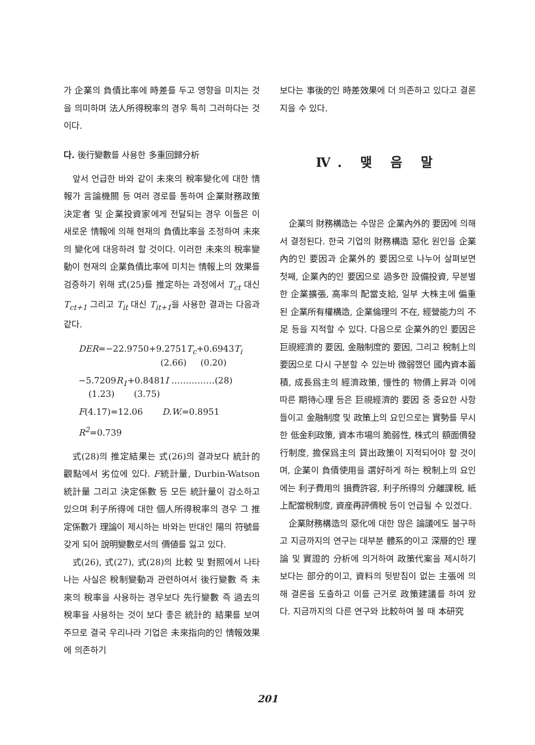가 企業의 負債比率에 時差를 두고 영향을 미치는 것을 의미하며 法人所得稅率의 경우 특히 그러하다는 것이다.
다. 後行變數를 사용한 多重回歸分析
앞서 언급한 바와 같이 未來의 稅率變化에 대한 情報가 言論機關 등 여러 경로를 통하여 企業財務政策 決定者 및 企業投資家에게 전달되는 경우 이들은 이 새로운 情報에 의해 현재의 負債比率을 조정하여 未來의 變化에 대응하려 할 것이다. 이러한 未來의 稅率變動이 현재의 企業負債比率에 미치는 情報上의 效果를 검증하기 위해 式(25)를 推定하는 과정에서 T<sub>ct</sub> 대신 T<sub>ct+1</sub> 그리고 T<sub>it</sub> 대신 T<sub>it+1</sub>을 사용한 결과는 다음과 같다.
DER=−22.9750+9.2751 T<sub>c</sub>+0.6943 T<sub>i</sub>
(2.66) (0.20)
−5.7209 R<sub>1</sub>+0.8481 I ……………(28)
(1.23) (3.75)
F(4.17)=12.06 D.W.=0.8951
R<sup>2</sup>=0.739
式(28)의 推定結果는 式(26)의 결과보다 統計的 觀點에서 劣位에 있다. F統計量, Durbin-Watson 統計量 그리고 決定係數 등 모든 統計量이 감소하고 있으며 利子所得에 대한 個人所得稅率의 경우 그 推定係數가 理論이 제시하는 바와는 반대인 陽의 符號를 갖게 되어 說明變數로서의 價値를 잃고 있다.
式(26), 式(27), 式(28)의 比較 및 對照에서 나타나는 사실은 稅制變動과 관련하여서 後行變數 즉 未來의 稅率을 사용하는 경우보다 先行變數 즉 過去의 稅率을 사용하는 것이 보다 좋은 統計的 結果를 보여 주므로 결국 우리나라 기업은 未來指向的인 情報效果에 의존하기
보다는 事後的인 時差效果에 더 의존하고 있다고 결론지을 수 있다.
Ⅳ. 맺 음 말
企業의 財務構造는 수많은 企業內外的 要因에 의해서 결정된다. 한국 기업의 財務構造 惡化 원인을 企業內的인 要因과 企業外的 要因으로 나누어 살펴보면 첫째, 企業內的인 要因으로 過多한 設備投資, 무분별한 企業擴張, 高率의 配當支給, 일부 大株主에 偏重된 企業所有權構造, 企業倫理의 不在, 經營能力의 不足 등을 지적할 수 있다. 다음으로 企業外的인 要因은 巨視經濟的 要因, 金融制度的 要因, 그리고 稅制上의 要因으로 다시 구분할 수 있는바 微弱했던 國內資本蓄積, 成長爲主의 經濟政策, 慢性的 物價上昇과 이에 따른 期待心理 등은 巨視經濟的 要因 중 중요한 사항들이고 金融制度 및 政策上의 요인으로는 實勢를 무시한 低金利政策, 資本市場의 脆弱性, 株式의 額面價發行制度, 擔保爲主의 貸出政策이 지적되어야 할 것이며, 企業이 負債使用을 選好하게 하는 稅制上의 요인에는 利子費用의 損費許容, 利子所得의 分離課稅, 紙上配當稅制度, 資産再評價稅 등이 언급될 수 있겠다.
企業財務構造의 惡化에 대한 많은 論議에도 불구하고 지금까지의 연구는 대부분 體系的이고 深層的인 理論 및 實證的 分析에 의거하여 政策代案을 제시하기 보다는 部分的이고, 資料의 뒷받침이 없는 主張에 의해 결론을 도출하고 이를 근거로 政策建議를 하여 왔다. 지금까지의 다른 연구와 比較하여 볼 때 本研究
201